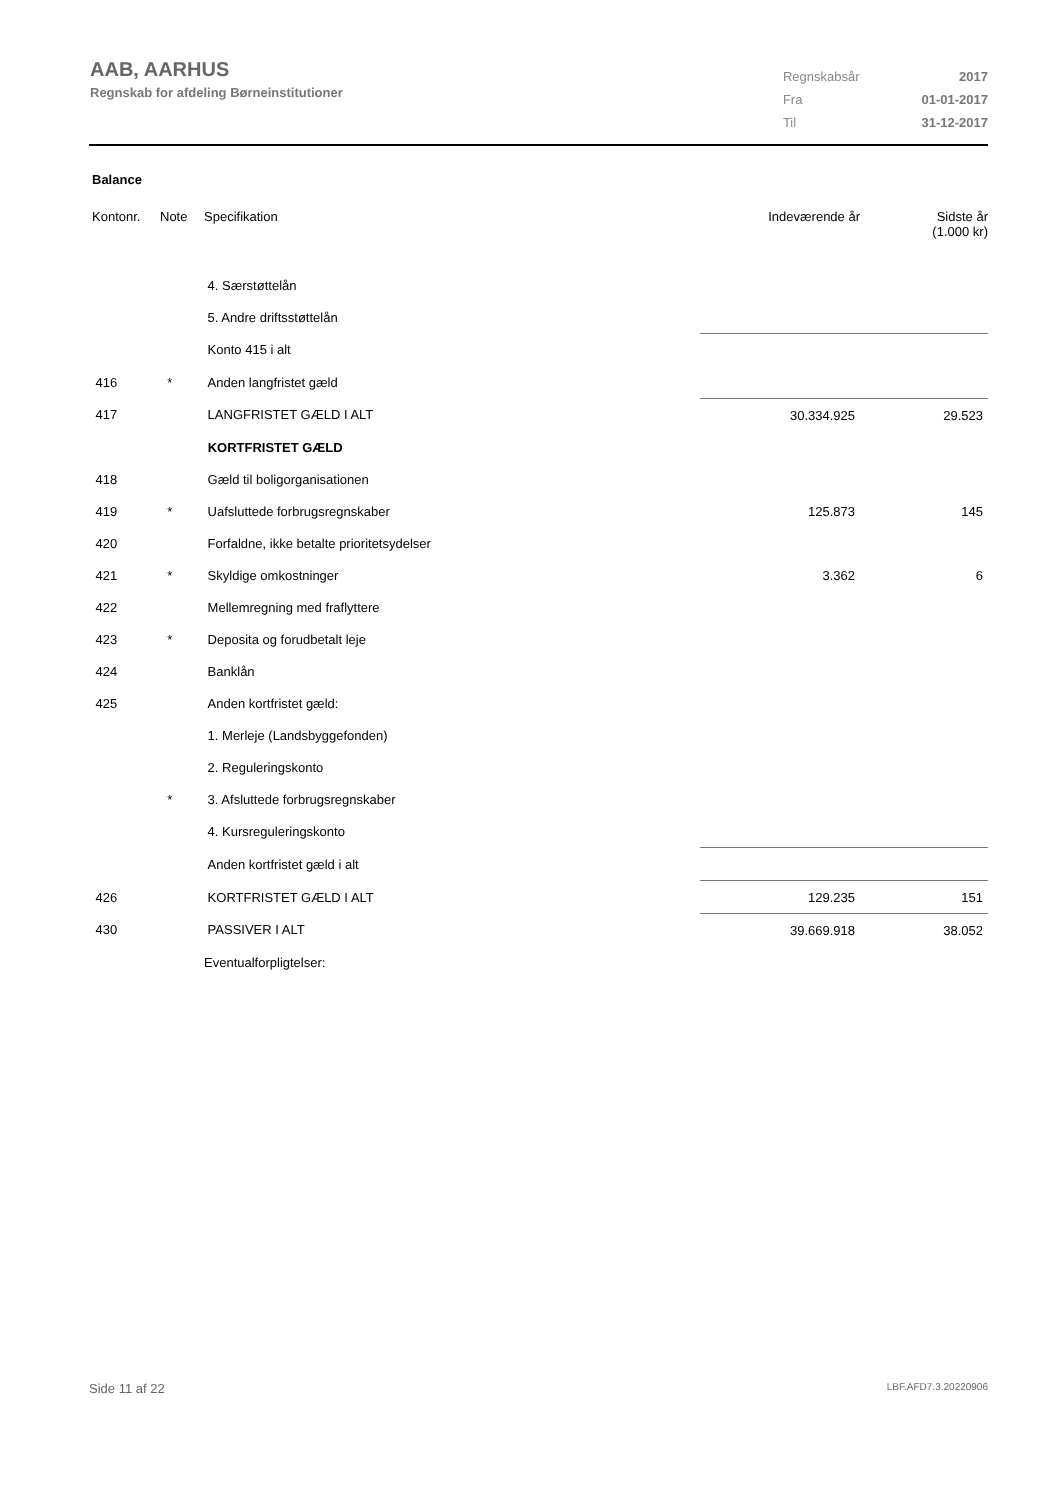AAB, AARHUS
Regnskab for afdeling Børneinstitutioner
| Regnskabsår | 2017 |
| Fra | 01-01-2017 |
| Til | 31-12-2017 |
Balance
| Kontonr. | Note | Specifikation | Indeværende år | Sidste år (1.000 kr) |
| --- | --- | --- | --- | --- |
| | | 4. Særstøttelån | | |
| | | 5. Andre driftsstøttelån | | |
| | | Konto 415 i alt | | |
| 416 | * | Anden langfristet gæld | | |
| 417 | | LANGFRISTET GÆLD I ALT | 30.334.925 | 29.523 |
| | | KORTFRISTET GÆLD | | |
| 418 | | Gæld til boligorganisationen | | |
| 419 | * | Uafsluttede forbrugsregnskaber | 125.873 | 145 |
| 420 | | Forfaldne, ikke betalte prioritetsydelser | | |
| 421 | * | Skyldige omkostninger | 3.362 | 6 |
| 422 | | Mellemregning med fraflyttere | | |
| 423 | * | Deposita og forudbetalt leje | | |
| 424 | | Banklån | | |
| 425 | | Anden kortfristet gæld: | | |
| | | 1. Merleje (Landsbyggefonden) | | |
| | | 2. Reguleringskonto | | |
| | * | 3. Afsluttede forbrugsregnskaber | | |
| | | 4. Kursreguleringskonto | | |
| | | Anden kortfristet gæld i alt | | |
| 426 | | KORTFRISTET GÆLD I ALT | 129.235 | 151 |
| 430 | | PASSIVER I ALT | 39.669.918 | 38.052 |
| | | Eventualforpligtelser: | | |
Side 11 af 22 LBF.AFD7.3.20220906